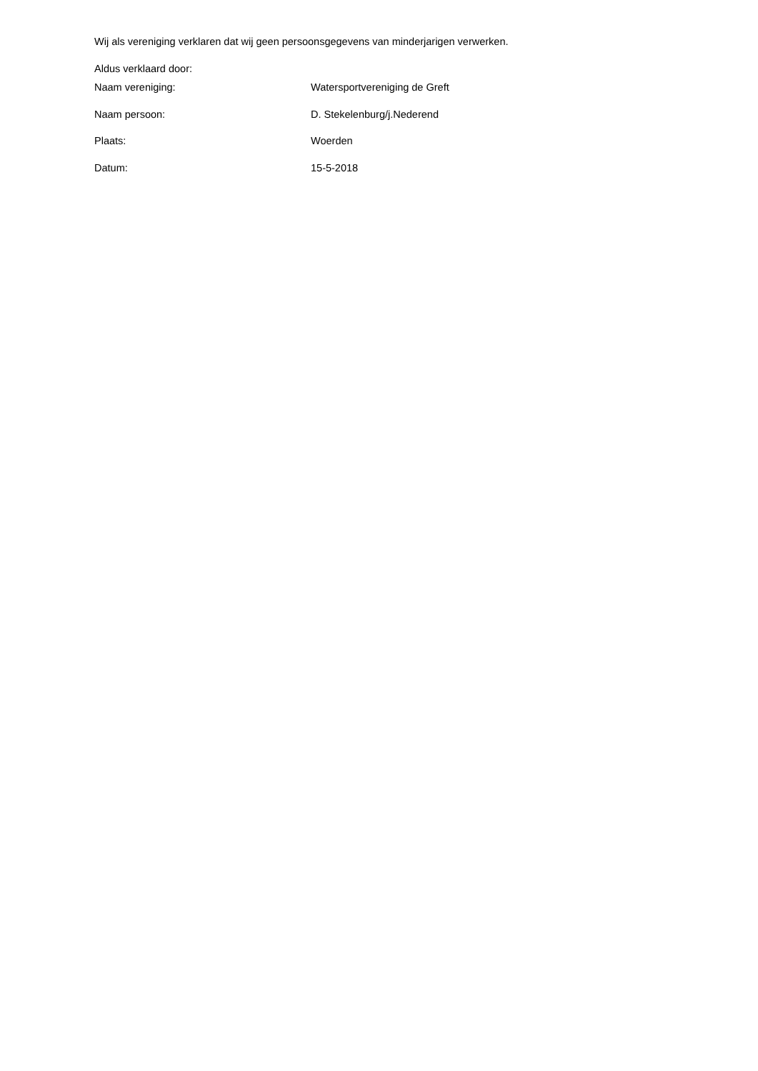Wij als vereniging verklaren dat wij geen persoonsgegevens van minderjarigen verwerken.
Aldus verklaard door:
Naam vereniging: Watersportvereniging de Greft
Naam persoon: D. Stekelenburg/j.Nederend
Plaats: Woerden
Datum: 15-5-2018